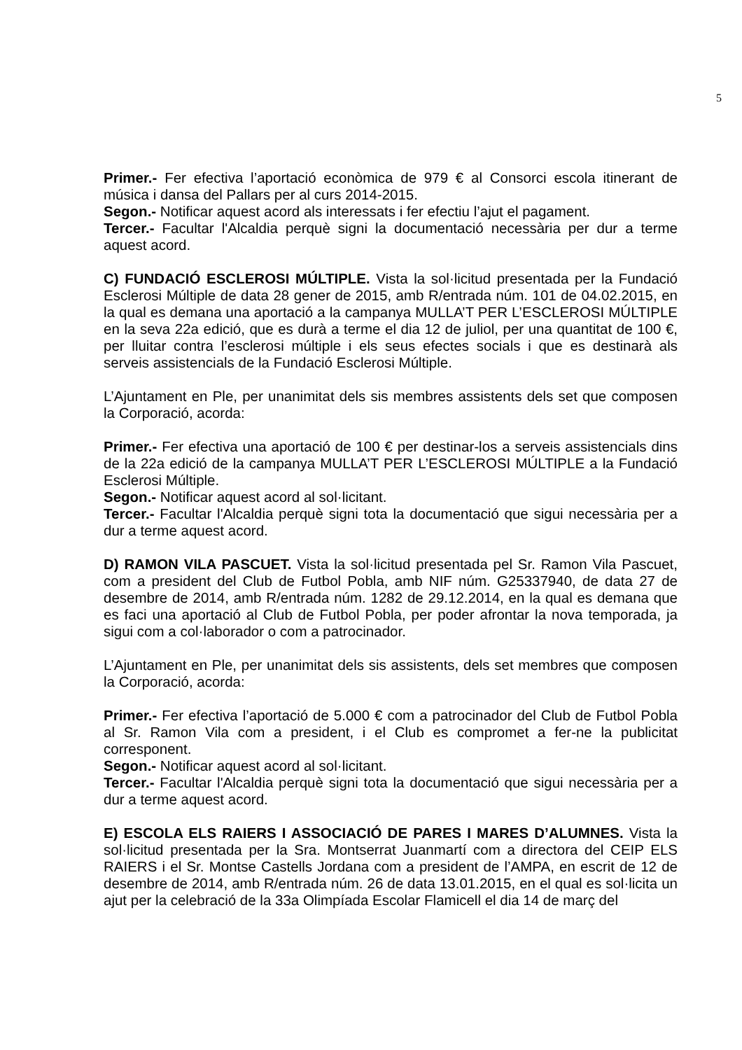5
Primer.- Fer efectiva l’aportació econòmica de 979 € al Consorci escola itinerant de música i dansa del Pallars per al curs 2014-2015.
Segon.- Notificar aquest acord als interessats i fer efectiu l’ajut el pagament.
Tercer.- Facultar l'Alcaldia perquè signi la documentació necessària per dur a terme aquest acord.
C) FUNDACIÓ ESCLEROSI MÚLTIPLE. Vista la sol·licitud presentada per la Fundació Esclerosi Múltiple de data 28 gener de 2015, amb R/entrada núm. 101 de 04.02.2015, en la qual es demana una aportació a la campanya MULLA’T PER L’ESCLEROSI MÚLTIPLE en la seva 22a edició, que es durà a terme el dia 12 de juliol, per una quantitat de 100 €, per lluitar contra l’esclerosi múltiple i els seus efectes socials i que es destinarà als serveis assistencials de la Fundació Esclerosi Múltiple.
L’Ajuntament en Ple, per unanimitat dels sis membres assistents dels set que composen la Corporació, acorda:
Primer.- Fer efectiva una aportació de 100 € per destinar-los a serveis assistencials dins de la 22a edició de la campanya MULLA’T PER L’ESCLEROSI MÚLTIPLE a la Fundació Esclerosi Múltiple.
Segon.- Notificar aquest acord al sol·licitant.
Tercer.- Facultar l'Alcaldia perquè signi tota la documentació que sigui necessària per a dur a terme aquest acord.
D) RAMON VILA PASCUET. Vista la sol·licitud presentada pel Sr. Ramon Vila Pascuet, com a president del Club de Futbol Pobla, amb NIF núm. G25337940, de data 27 de desembre de 2014, amb R/entrada núm. 1282 de 29.12.2014, en la qual es demana que es faci una aportació al Club de Futbol Pobla, per poder afrontar la nova temporada, ja sigui com a col·laborador o com a patrocinador.
L’Ajuntament en Ple, per unanimitat dels sis assistents, dels set membres que composen la Corporació, acorda:
Primer.- Fer efectiva l’aportació de 5.000 € com a patrocinador del Club de Futbol Pobla al Sr. Ramon Vila com a president, i el Club es compromet a fer-ne la publicitat corresponent.
Segon.- Notificar aquest acord al sol·licitant.
Tercer.- Facultar l'Alcaldia perquè signi tota la documentació que sigui necessària per a dur a terme aquest acord.
E) ESCOLA ELS RAIERS I ASSOCIACIÓ DE PARES I MARES D’ALUMNES. Vista la sol·licitud presentada per la Sra. Montserrat Juanmartí com a directora del CEIP ELS RAIERS i el Sr. Montse Castells Jordana com a president de l’AMPA, en escrit de 12 de desembre de 2014, amb R/entrada núm. 26 de data 13.01.2015, en el qual es sol·licita un ajut per la celebració de la 33a Olimpíada Escolar Flamicell el dia 14 de març del